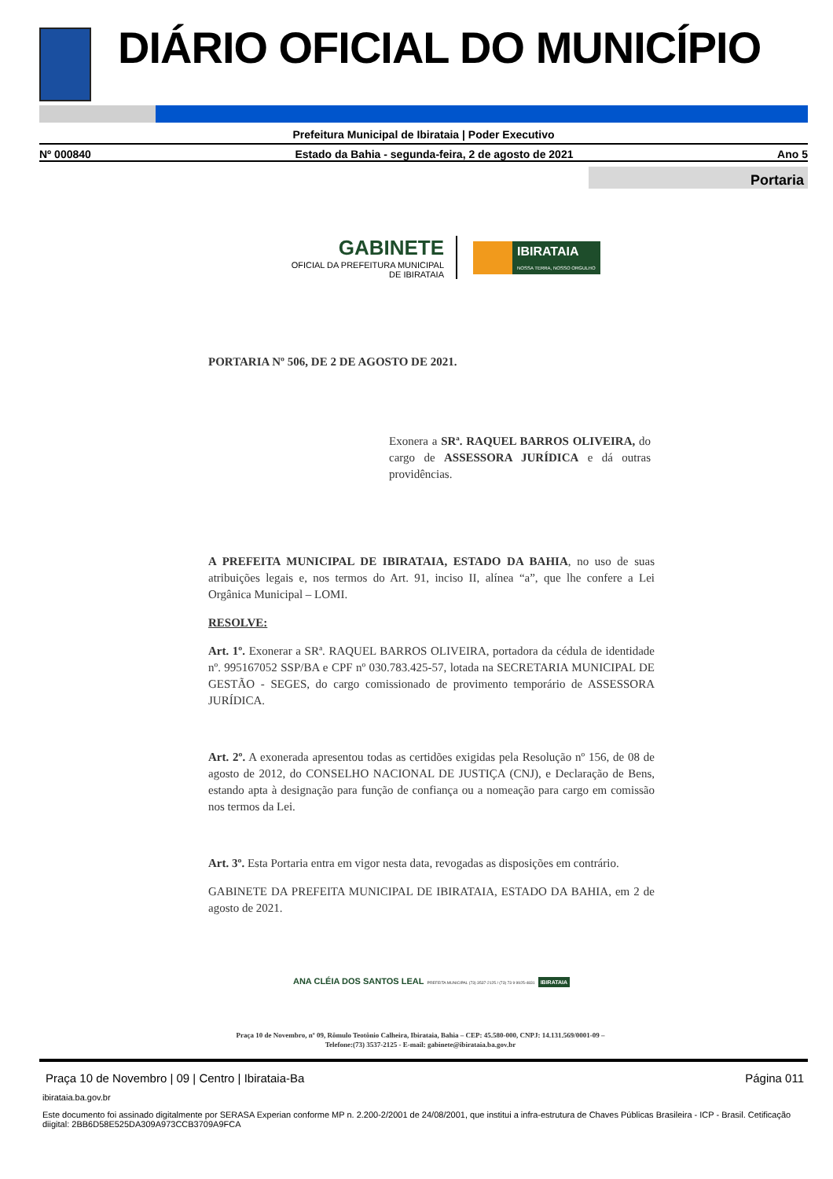DIÁRIO OFICIAL DO MUNICÍPIO
Prefeitura Municipal de Ibirataia | Poder Executivo
Nº 000840 Estado da Bahia - segunda-feira, 2 de agosto de 2021 Ano 5
Portaria
GABINETE
OFICIAL DA PREFEITURA MUNICIPAL
DE IBIRATAIA
IBIRATAIA
NOSSA TERRA, NOSSO ORGULHO
PORTARIA Nº 506, DE 2 DE AGOSTO DE 2021.
Exonera a SRª. RAQUEL BARROS OLIVEIRA, do cargo de ASSESSORA JURÍDICA e dá outras providências.
A PREFEITA MUNICIPAL DE IBIRATAIA, ESTADO DA BAHIA, no uso de suas atribuições legais e, nos termos do Art. 91, inciso II, alínea “a”, que lhe confere a Lei Orgânica Municipal – LOMI.
RESOLVE:
Art. 1º. Exonerar a SRª. RAQUEL BARROS OLIVEIRA, portadora da cédula de identidade nº. 995167052 SSP/BA e CPF nº 030.783.425-57, lotada na SECRETARIA MUNICIPAL DE GESTÃO - SEGES, do cargo comissionado de provimento temporário de ASSESSORA JURÍDICA.
Art. 2º. A exonerada apresentou todas as certidões exigidas pela Resolução nº 156, de 08 de agosto de 2012, do CONSELHO NACIONAL DE JUSTIÇA (CNJ), e Declaração de Bens, estando apta à designação para função de confiança ou a nomeação para cargo em comissão nos termos da Lei.
Art. 3º. Esta Portaria entra em vigor nesta data, revogadas as disposições em contrário.
GABINETE DA PREFEITA MUNICIPAL DE IBIRATAIA, ESTADO DA BAHIA, em 2 de agosto de 2021.
ANA CLÉIA DOS SANTOS LEAL PREFEITA MUNICIPAL (73) 3537-2125 / (73) 73 9 9925-4831 IBIRATAIA
Praça 10 de Novembro, nº 09, Rômulo Teotônio Calheira, Ibirataia, Bahia – CEP: 45.580-000, CNPJ: 14.131.569/0001-09 –
Telefone:(73) 3537-2125 - E-mail: gabinete@ibirataia.ba.gov.br
Praça 10 de Novembro | 09 | Centro | Ibirataia-Ba Página 011
ibirataia.ba.gov.br
Este documento foi assinado digitalmente por SERASA Experian conforme MP n. 2.200-2/2001 de 24/08/2001, que institui a infra-estrutura de Chaves Públicas Brasileira - ICP - Brasil. Cetificação diigital: 2BB6D58E525DA309A973CCB3709A9FCA